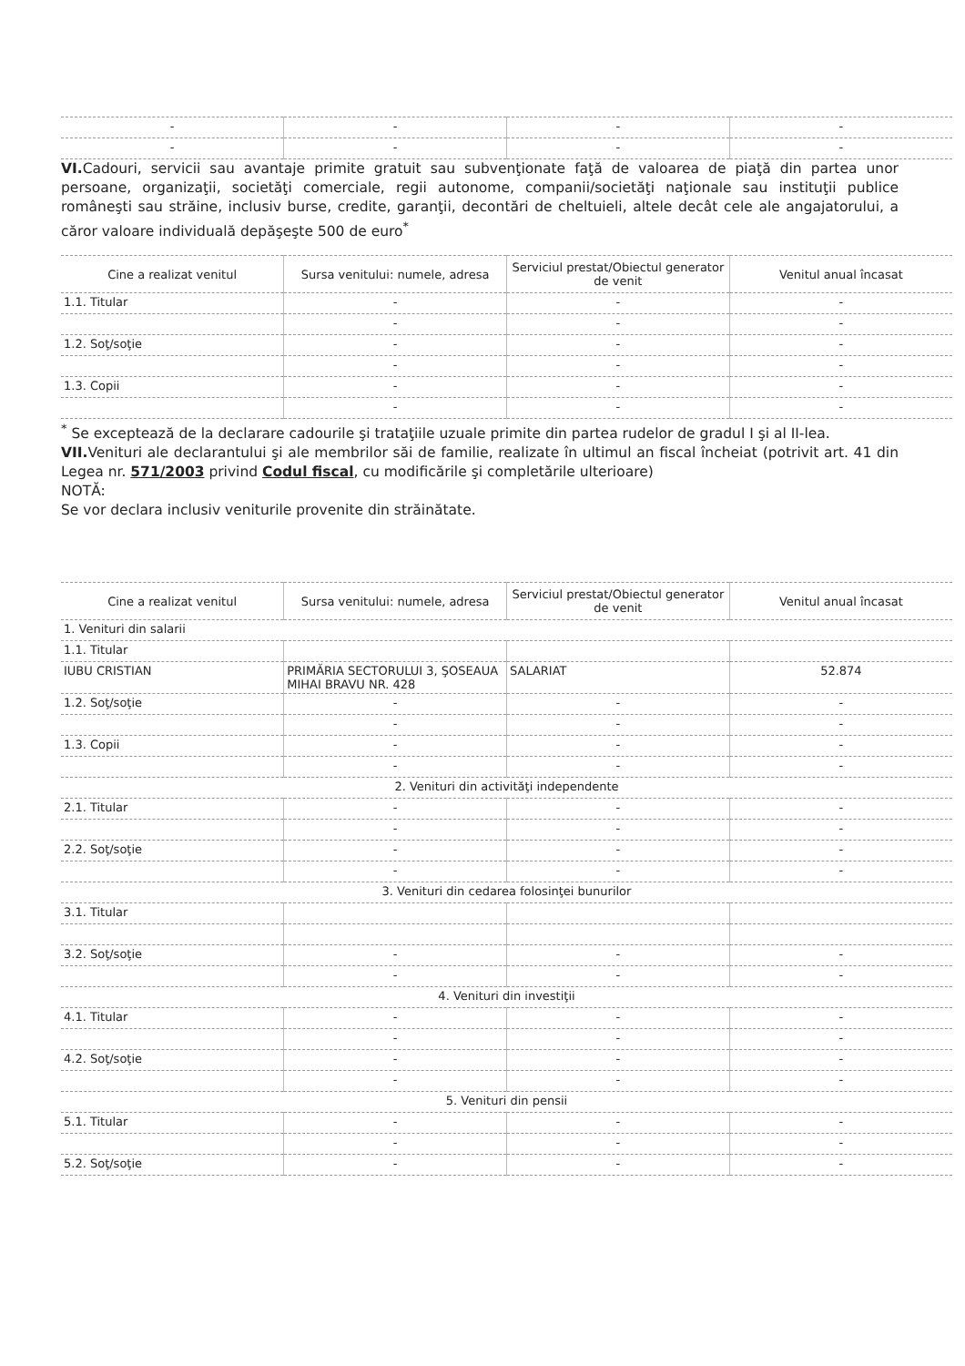| - | - | - | - |
| - | - | - | - |
VI. Cadouri, servicii sau avantaje primite gratuit sau subvenţionate faţă de valoarea de piaţă din partea unor persoane, organizaţii, societăţi comerciale, regii autonome, companii/societăţi naţionale sau instituţii publice româneşti sau străine, inclusiv burse, credite, garanţii, decontări de cheltuieli, altele decât cele ale angajatorului, a căror valoare individuală depăşeşte 500 de euro<sup>*</sup>
| Cine a realizat venitul | Sursa venitului: numele, adresa | Serviciul prestat/Obiectul generator de venit | Venitul anual încasat |
| --- | --- | --- | --- |
| 1.1. Titular | - | - | - |
| | - | - | - |
| 1.2. Soţ/soţie | - | - | - |
| | - | - | - |
| 1.3. Copii | - | - | - |
| | - | - | - |
<sup>*</sup> Se exceptează de la declarare cadourile şi trataţiile uzuale primite din partea rudelor de gradul I şi al II-lea.
VII. Venituri ale declarantului şi ale membrilor săi de familie, realizate în ultimul an fiscal încheiat (potrivit art. 41 din Legea nr. 571/2003 privind Codul fiscal, cu modificările şi completările ulterioare)
NOTĂ:
Se vor declara inclusiv veniturile provenite din străinătate.
| Cine a realizat venitul | Sursa venitului: numele, adresa | Serviciul prestat/Obiectul generator de venit | Venitul anual încasat |
| --- | --- | --- | --- |
| 1. Venituri din salarii | | | |
| 1.1. Titular | | | |
| IUBU CRISTIAN | PRIMĂRIA SECTORULUI 3, ŞOSEAUA MIHAI BRAVU NR. 428 | SALARIAT | 52.874 |
| 1.2. Soţ/soţie | - | - | - |
| | - | - | - |
| 1.3. Copii | - | - | - |
| | - | - | - |
| 2. Venituri din activităţi independente | | | |
| 2.1. Titular | - | - | - |
| | - | - | - |
| 2.2. Soţ/soţie | - | - | - |
| | - | - | - |
| 3. Venituri din cedarea folosinţei bunurilor | | | |
| 3.1. Titular | | | |
| 3.2. Soţ/soţie | - | - | - |
| | - | - | - |
| 4. Venituri din investiţii | | | |
| 4.1. Titular | - | - | - |
| | - | - | - |
| 4.2. Soţ/soţie | - | - | - |
| | - | - | - |
| 5. Venituri din pensii | | | |
| 5.1. Titular | - | - | - |
| | - | - | - |
| 5.2. Soţ/soţie | - | - | - |